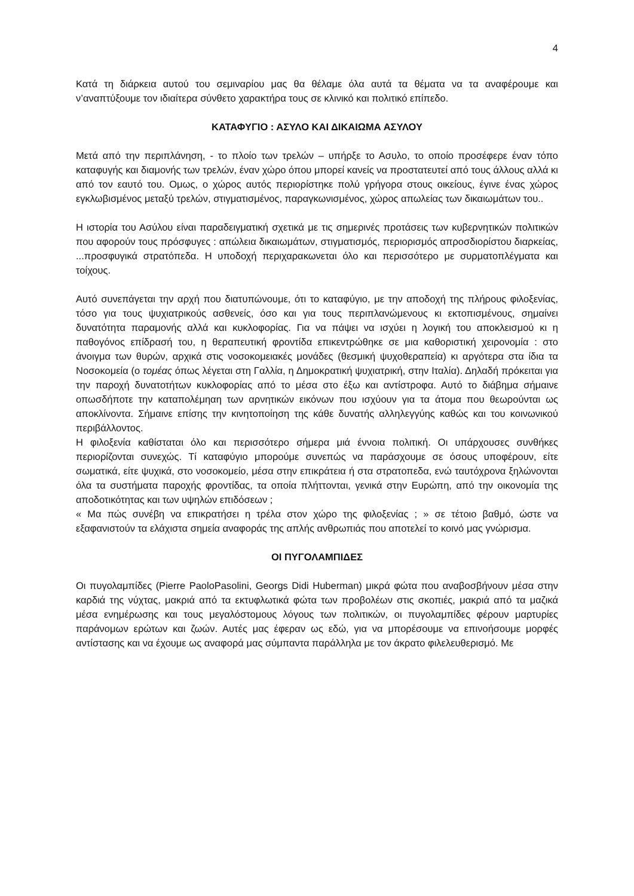4
Κατά τη διάρκεια αυτού του σεμιναρίου μας θα θέλαμε όλα αυτά τα θέματα να τα αναφέρουμε και ν’αναπτύξουμε τον ιδιαίτερα σύνθετο χαρακτήρα τους σε κλινικό και πολιτικό επίπεδο.
ΚΑΤΑΦΥΓΙΟ : ΑΣΥΛΟ ΚΑΙ ΔΙΚΑΙΩΜΑ ΑΣΥΛΟΥ
Μετά από την περιπλάνηση, - το πλοίο των τρελών – υπήρξε το Ασυλο, το οποίο προσέφερε έναν τόπο καταφυγής και διαμονής των τρελών, έναν χώρο όπου μπορεί κανείς να προστατευτεί από τους άλλους αλλά κι από τον εαυτό του. Ομως, ο χώρος αυτός περιορίστηκε πολύ γρήγορα στους οικείους, έγινε ένας χώρος εγκλωβισμένος μεταξύ τρελών, στιγματισμένος, παραγκωνισμένος, χώρος απωλείας των δικαιωμάτων του..
Η ιστορία του Ασύλου είναι παραδειγματική σχετικά με τις σημερινές προτάσεις των κυβερνητικών πολιτικών που αφορούν τους πρόσφυγες : απώλεια δικαιωμάτων, στιγματισμός, περιορισμός απροσδιορίστου διαρκείας, ...προσφυγικά στρατόπεδα. Η υποδοχή περιχαρακωνεται όλο και περισσότερο με συρματοπλέγματα και τοίχους.
Αυτό συνεπάγεται την αρχή που διατυπώνουμε, ότι το καταφύγιο, με την αποδοχή της πλήρους φιλοξενίας, τόσο για τους ψυχιατρικούς ασθενείς, όσο και για τους περιπλανώμενους κι εκτοπισμένους, σημαίνει δυνατότητα παραμονής αλλά και κυκλοφορίας. Για να πάψει να ισχύει η λογική του αποκλεισμού κι η παθογόνος επίδρασή του, η θεραπευτική φροντίδα επικεντρώθηκε σε μια καθοριστική χειρονομία : στο άνοιγμα των θυρών, αρχικά στις νοσοκομειακές μονάδες (θεσμική ψυχοθεραπεία) κι αργότερα στα ίδια τα Νοσοκομεία (ο τομέας όπως λέγεται στη Γαλλία, η Δημοκρατική ψυχιατρική, στην Ιταλία). Δηλαδή πρόκειται για την παροχή δυνατοτήτων κυκλοφορίας από το μέσα στο έξω και αντίστροφα. Αυτό το διάβημα σήμαινε οπωσδήποτε την καταπολέμηαη των αρνητικών εικόνων που ισχύουν για τα άτομα που θεωρούνται ως αποκλίνοντα. Σήμαινε επίσης την κινητοποίηση της κάθε δυνατής αλληλεγγύης καθώς και του κοινωνικού περιβάλλοντος.
Η φιλοξενία καθίσταται όλο και περισσότερο σήμερα μιά έννοια πολιτική. Οι υπάρχουσες συνθήκες περιορίζονται συνεχώς. Τί καταφύγιο μπορούμε συνεπώς να παράσχουμε σε όσους υποφέρουν, είτε σωματικά, είτε ψυχικά, στο νοσοκομείο, μέσα στην επικράτεια ή στα στρατοπεδα, ενώ ταυτόχρονα ξηλώνονται όλα τα συστήματα παροχής φροντίδας, τα οποία πλήττονται, γενικά στην Ευρώπη, από την οικονομία της αποδοτικότητας και των υψηλών επιδόσεων ;
« Μα πώς συνέβη να επικρατήσει η τρέλα στον χώρο της φιλοξενίας ; » σε τέτοιο βαθμό, ώστε να εξαφανιστούν τα ελάχιστα σημεία αναφοράς της απλής ανθρωπιάς που αποτελεί το κοινό μας γνώρισμα.
ΟΙ ΠΥΓΟΛΑΜΠΙΔΕΣ
Οι πυγολαμπίδες (Pierre PaoloPasolini, Georgs Didi Huberman) μικρά φώτα που αναβοσβήνουν μέσα στην καρδιά της νύχτας, μακριά από τα εκτυφλωτικά φώτα των προβολέων στις σκοπιές, μακριά από τα μαζικά μέσα ενημέρωσης και τους μεγαλόστομους λόγους των πολιτικών, οι πυγολαμπίδες φέρουν μαρτυρίες παράνομων ερώτων και ζωών. Αυτές μας έφεραν ως εδώ, για να μπορέσουμε να επινοήσουμε μορφές αντίστασης και να έχουμε ως αναφορά μας σύμπαντα παράλληλα με τον άκρατο φιλελευθερισμό. Με